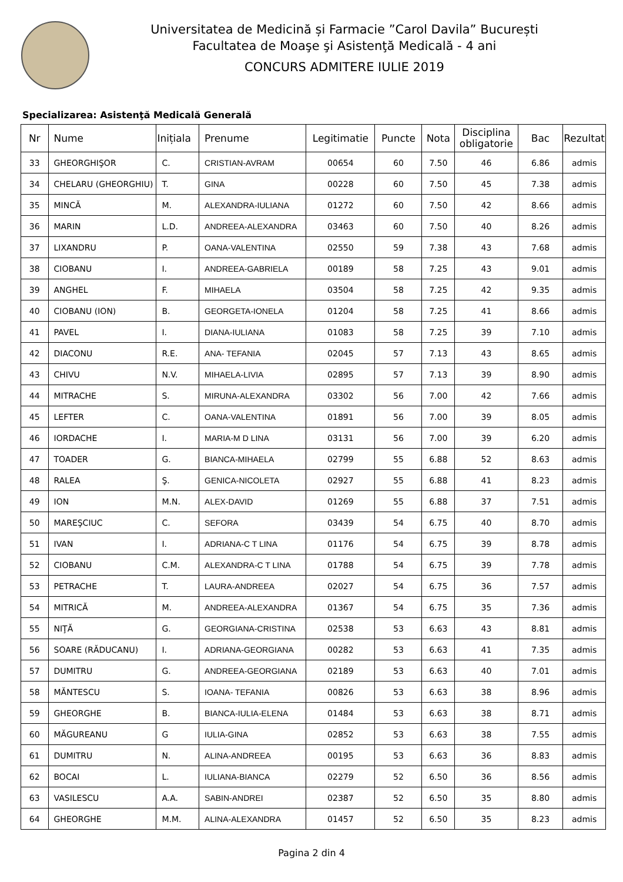Universitatea de Medicină și Farmacie ”Carol Davila” București
Facultatea de Moaşe şi Asistenţă Medicală - 4 ani
CONCURS ADMITERE IULIE 2019
Specializarea: Asistenţă Medicală Generală
| Nr | Nume | Inițiala | Prenume | Legitimatie | Puncte | Nota | Disciplina obligatorie | Bac | Rezultat |
| --- | --- | --- | --- | --- | --- | --- | --- | --- | --- |
| 33 | GHEORGHIŞOR | C. | CRISTIAN-AVRAM | 00654 | 60 | 7.50 | 46 | 6.86 | admis |
| 34 | CHELARU (GHEORGHIU) | T. | GINA | 00228 | 60 | 7.50 | 45 | 7.38 | admis |
| 35 | MINCĂ | M. | ALEXANDRA-IULIANA | 01272 | 60 | 7.50 | 42 | 8.66 | admis |
| 36 | MARIN | L.D. | ANDREEA-ALEXANDRA | 03463 | 60 | 7.50 | 40 | 8.26 | admis |
| 37 | LIXANDRU | P. | OANA-VALENTINA | 02550 | 59 | 7.38 | 43 | 7.68 | admis |
| 38 | CIOBANU | I. | ANDREEA-GABRIELA | 00189 | 58 | 7.25 | 43 | 9.01 | admis |
| 39 | ANGHEL | F. | MIHAELA | 03504 | 58 | 7.25 | 42 | 9.35 | admis |
| 40 | CIOBANU (ION) | B. | GEORGETA-IONELA | 01204 | 58 | 7.25 | 41 | 8.66 | admis |
| 41 | PAVEL | I. | DIANA-IULIANA | 01083 | 58 | 7.25 | 39 | 7.10 | admis |
| 42 | DIACONU | R.E. | ANA- TEFANIA | 02045 | 57 | 7.13 | 43 | 8.65 | admis |
| 43 | CHIVU | N.V. | MIHAELA-LIVIA | 02895 | 57 | 7.13 | 39 | 8.90 | admis |
| 44 | MITRACHE | S. | MIRUNA-ALEXANDRA | 03302 | 56 | 7.00 | 42 | 7.66 | admis |
| 45 | LEFTER | C. | OANA-VALENTINA | 01891 | 56 | 7.00 | 39 | 8.05 | admis |
| 46 | IORDACHE | I. | MARIA-M D LINA | 03131 | 56 | 7.00 | 39 | 6.20 | admis |
| 47 | TOADER | G. | BIANCA-MIHAELA | 02799 | 55 | 6.88 | 52 | 8.63 | admis |
| 48 | RALEA | Ş. | GENICA-NICOLETA | 02927 | 55 | 6.88 | 41 | 8.23 | admis |
| 49 | ION | M.N. | ALEX-DAVID | 01269 | 55 | 6.88 | 37 | 7.51 | admis |
| 50 | MAREŞCIUC | C. | SEFORA | 03439 | 54 | 6.75 | 40 | 8.70 | admis |
| 51 | IVAN | I. | ADRIANA-C T LINA | 01176 | 54 | 6.75 | 39 | 8.78 | admis |
| 52 | CIOBANU | C.M. | ALEXANDRA-C T LINA | 01788 | 54 | 6.75 | 39 | 7.78 | admis |
| 53 | PETRACHE | T. | LAURA-ANDREEA | 02027 | 54 | 6.75 | 36 | 7.57 | admis |
| 54 | MITRICĂ | M. | ANDREEA-ALEXANDRA | 01367 | 54 | 6.75 | 35 | 7.36 | admis |
| 55 | NIŢĂ | G. | GEORGIANA-CRISTINA | 02538 | 53 | 6.63 | 43 | 8.81 | admis |
| 56 | SOARE (RĂDUCANU) | I. | ADRIANA-GEORGIANA | 00282 | 53 | 6.63 | 41 | 7.35 | admis |
| 57 | DUMITRU | G. | ANDREEA-GEORGIANA | 02189 | 53 | 6.63 | 40 | 7.01 | admis |
| 58 | MĂNTESCU | S. | IOANA- TEFANIA | 00826 | 53 | 6.63 | 38 | 8.96 | admis |
| 59 | GHEORGHE | B. | BIANCA-IULIA-ELENA | 01484 | 53 | 6.63 | 38 | 8.71 | admis |
| 60 | MĂGUREANU | G | IULIA-GINA | 02852 | 53 | 6.63 | 38 | 7.55 | admis |
| 61 | DUMITRU | N. | ALINA-ANDREEA | 00195 | 53 | 6.63 | 36 | 8.83 | admis |
| 62 | BOCAI | L. | IULIANA-BIANCA | 02279 | 52 | 6.50 | 36 | 8.56 | admis |
| 63 | VASILESCU | A.A. | SABIN-ANDREI | 02387 | 52 | 6.50 | 35 | 8.80 | admis |
| 64 | GHEORGHE | M.M. | ALINA-ALEXANDRA | 01457 | 52 | 6.50 | 35 | 8.23 | admis |
Pagina 2 din 4